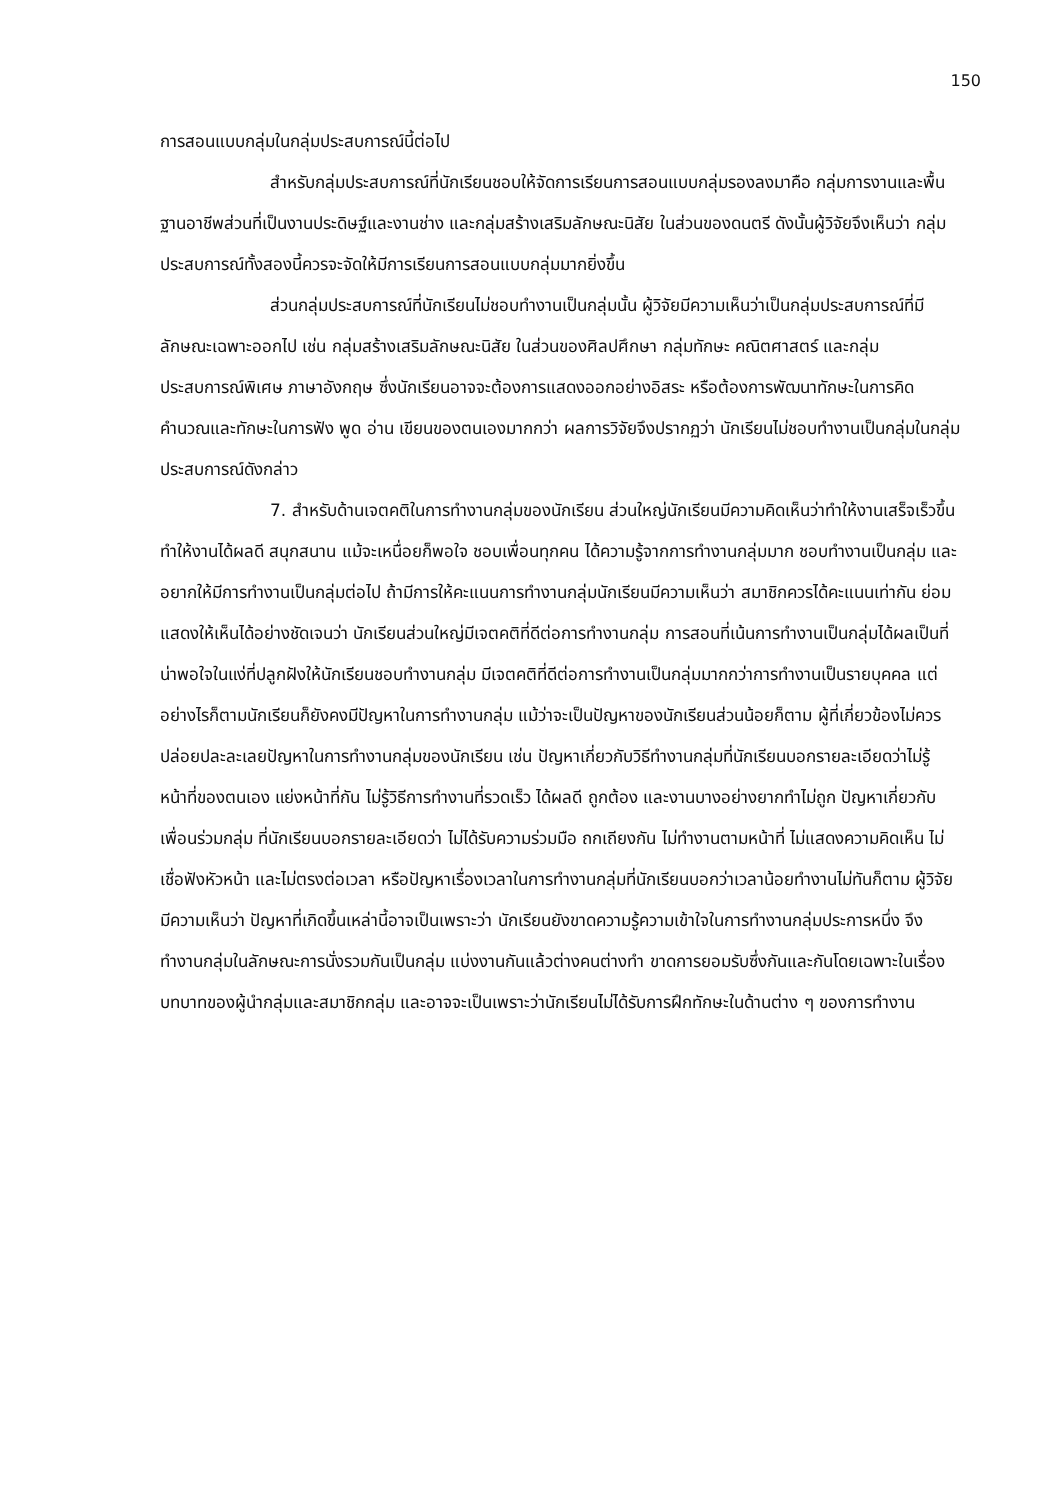150
การสอนแบบกลุ่มในกลุ่มประสบการณ์นี้ต่อไป
สำหรับกลุ่มประสบการณ์ที่นักเรียนชอบให้จัดการเรียนการสอนแบบกลุ่มรองลงมาคือ กลุ่มการงานและพื้นฐานอาชีพส่วนที่เป็นงานประดิษฐ์และงานช่าง และกลุ่มสร้างเสริมลักษณะนิสัย ในส่วนของดนตรี ดังนั้นผู้วิจัยจึงเห็นว่า กลุ่มประสบการณ์ทั้งสองนี้ควรจะจัดให้มีการเรียนการสอนแบบกลุ่มมากยิ่งขึ้น
ส่วนกลุ่มประสบการณ์ที่นักเรียนไม่ชอบทำงานเป็นกลุ่มนั้น ผู้วิจัยมีความเห็นว่าเป็นกลุ่มประสบการณ์ที่มีลักษณะเฉพาะออกไป เช่น กลุ่มสร้างเสริมลักษณะนิสัย ในส่วนของศิลปศึกษา กลุ่มทักษะ คณิตศาสตร์ และกลุ่มประสบการณ์พิเศษ ภาษาอังกฤษ ซึ่งนักเรียนอาจจะต้องการแสดงออกอย่างอิสระ หรือต้องการพัฒนาทักษะในการคิดคำนวณและทักษะในการฟัง พูด อ่าน เขียนของตนเองมากกว่า ผลการวิจัยจึงปรากฏว่า นักเรียนไม่ชอบทำงานเป็นกลุ่มในกลุ่มประสบการณ์ดังกล่าว
7. สำหรับด้านเจตคติในการทำงานกลุ่มของนักเรียน ส่วนใหญ่นักเรียนมีความคิดเห็นว่าทำให้งานเสร็จเร็วขึ้น ทำให้งานได้ผลดี สนุกสนาน แม้จะเหนื่อยก็พอใจ ชอบเพื่อนทุกคน ได้ความรู้จากการทำงานกลุ่มมาก ชอบทำงานเป็นกลุ่ม และอยากให้มีการทำงานเป็นกลุ่มต่อไป ถ้ามีการให้คะแนนการทำงานกลุ่มนักเรียนมีความเห็นว่า สมาชิกควรได้คะแนนเท่ากัน ย่อมแสดงให้เห็นได้อย่างชัดเจนว่า นักเรียนส่วนใหญ่มีเจตคติที่ดีต่อการทำงานกลุ่ม การสอนที่เน้นการทำงานเป็นกลุ่มได้ผลเป็นที่น่าพอใจในแง่ที่ปลูกฝังให้นักเรียนชอบทำงานกลุ่ม มีเจตคติที่ดีต่อการทำงานเป็นกลุ่มมากกว่าการทำงานเป็นรายบุคคล แต่อย่างไรก็ตามนักเรียนก็ยังคงมีปัญหาในการทำงานกลุ่ม แม้ว่าจะเป็นปัญหาของนักเรียนส่วนน้อยก็ตาม ผู้ที่เกี่ยวข้องไม่ควรปล่อยปละละเลยปัญหาในการทำงานกลุ่มของนักเรียน เช่น ปัญหาเกี่ยวกับวิธีทำงานกลุ่มที่นักเรียนบอกรายละเอียดว่าไม่รู้หน้าที่ของตนเอง แย่งหน้าที่กัน ไม่รู้วิธีการทำงานที่รวดเร็ว ได้ผลดี ถูกต้อง และงานบางอย่างยากทำไม่ถูก ปัญหาเกี่ยวกับเพื่อนร่วมกลุ่ม ที่นักเรียนบอกรายละเอียดว่า ไม่ได้รับความร่วมมือ ถกเถียงกัน ไม่ทำงานตามหน้าที่ ไม่แสดงความคิดเห็น ไม่เชื่อฟังหัวหน้า และไม่ตรงต่อเวลา หรือปัญหาเรื่องเวลาในการทำงานกลุ่มที่นักเรียนบอกว่าเวลาน้อยทำงานไม่ทันก็ตาม ผู้วิจัยมีความเห็นว่า ปัญหาที่เกิดขึ้นเหล่านี้อาจเป็นเพราะว่า นักเรียนยังขาดความรู้ความเข้าใจในการทำงานกลุ่มประการหนึ่ง จึงทำงานกลุ่มในลักษณะการนั่งรวมกันเป็นกลุ่ม แบ่งงานกันแล้วต่างคนต่างทำ ขาดการยอมรับซึ่งกันและกันโดยเฉพาะในเรื่องบทบาทของผู้นำกลุ่มและสมาชิกกลุ่ม และอาจจะเป็นเพราะว่านักเรียนไม่ได้รับการฝึกทักษะในด้านต่าง ๆ ของการทำงาน